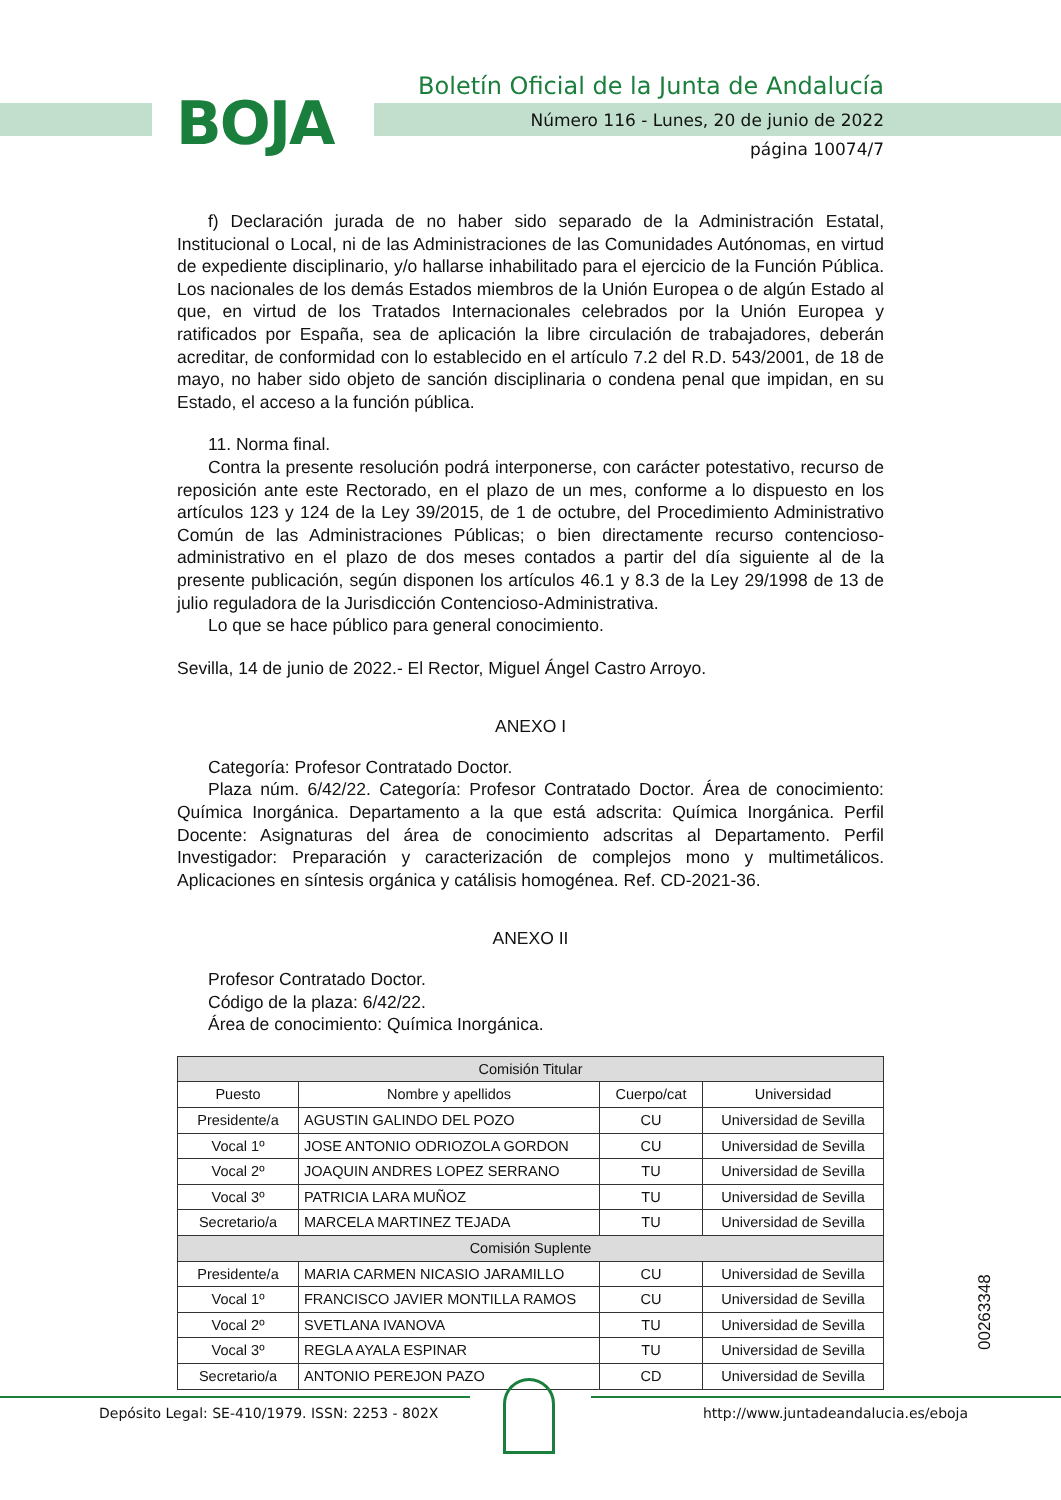BOJA
Boletín Oficial de la Junta de Andalucía
Número 116 - Lunes, 20 de junio de 2022
página 10074/7
f) Declaración jurada de no haber sido separado de la Administración Estatal, Institucional o Local, ni de las Administraciones de las Comunidades Autónomas, en virtud de expediente disciplinario, y/o hallarse inhabilitado para el ejercicio de la Función Pública. Los nacionales de los demás Estados miembros de la Unión Europea o de algún Estado al que, en virtud de los Tratados Internacionales celebrados por la Unión Europea y ratificados por España, sea de aplicación la libre circulación de trabajadores, deberán acreditar, de conformidad con lo establecido en el artículo 7.2 del R.D. 543/2001, de 18 de mayo, no haber sido objeto de sanción disciplinaria o condena penal que impidan, en su Estado, el acceso a la función pública.
11. Norma final.
Contra la presente resolución podrá interponerse, con carácter potestativo, recurso de reposición ante este Rectorado, en el plazo de un mes, conforme a lo dispuesto en los artículos 123 y 124 de la Ley 39/2015, de 1 de octubre, del Procedimiento Administrativo Común de las Administraciones Públicas; o bien directamente recurso contencioso-administrativo en el plazo de dos meses contados a partir del día siguiente al de la presente publicación, según disponen los artículos 46.1 y 8.3 de la Ley 29/1998 de 13 de julio reguladora de la Jurisdicción Contencioso-Administrativa.
Lo que se hace público para general conocimiento.
Sevilla, 14 de junio de 2022.- El Rector, Miguel Ángel Castro Arroyo.
ANEXO I
Categoría: Profesor Contratado Doctor.
Plaza núm. 6/42/22. Categoría: Profesor Contratado Doctor. Área de conocimiento: Química Inorgánica. Departamento a la que está adscrita: Química Inorgánica. Perfil Docente: Asignaturas del área de conocimiento adscritas al Departamento. Perfil Investigador: Preparación y caracterización de complejos mono y multimetálicos. Aplicaciones en síntesis orgánica y catálisis homogénea. Ref. CD-2021-36.
ANEXO II
Profesor Contratado Doctor.
Código de la plaza: 6/42/22.
Área de conocimiento: Química Inorgánica.
| Comisión Titular | | | |
| --- | --- | --- | --- |
| Puesto | Nombre y apellidos | Cuerpo/cat | Universidad |
| Presidente/a | AGUSTIN GALINDO DEL POZO | CU | Universidad de Sevilla |
| Vocal 1º | JOSE ANTONIO ODRIOZOLA GORDON | CU | Universidad de Sevilla |
| Vocal 2º | JOAQUIN ANDRES LOPEZ SERRANO | TU | Universidad de Sevilla |
| Vocal 3º | PATRICIA LARA MUÑOZ | TU | Universidad de Sevilla |
| Secretario/a | MARCELA MARTINEZ TEJADA | TU | Universidad de Sevilla |
| Comisión Suplente | | | |
| Presidente/a | MARIA CARMEN NICASIO JARAMILLO | CU | Universidad de Sevilla |
| Vocal 1º | FRANCISCO JAVIER MONTILLA RAMOS | CU | Universidad de Sevilla |
| Vocal 2º | SVETLANA IVANOVA | TU | Universidad de Sevilla |
| Vocal 3º | REGLA AYALA ESPINAR | TU | Universidad de Sevilla |
| Secretario/a | ANTONIO PEREJON PAZO | CD | Universidad de Sevilla |
00263348
Depósito Legal: SE-410/1979. ISSN: 2253 - 802X http://www.juntadeandalucia.es/eboja